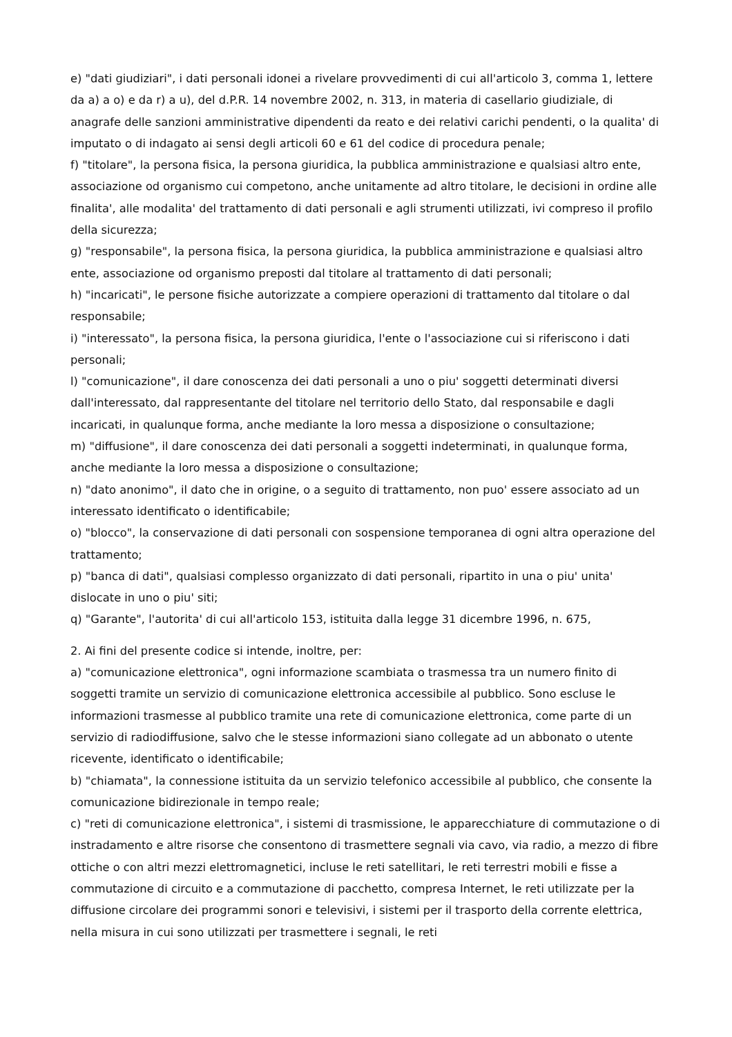e) "dati giudiziari", i dati personali idonei a rivelare provvedimenti di cui all'articolo 3, comma 1, lettere da a) a o) e da r) a u), del d.P.R. 14 novembre 2002, n. 313, in materia di casellario giudiziale, di anagrafe delle sanzioni amministrative dipendenti da reato e dei relativi carichi pendenti, o la qualita' di imputato o di indagato ai sensi degli articoli 60 e 61 del codice di procedura penale;
f) "titolare", la persona fisica, la persona giuridica, la pubblica amministrazione e qualsiasi altro ente, associazione od organismo cui competono, anche unitamente ad altro titolare, le decisioni in ordine alle finalita', alle modalita' del trattamento di dati personali e agli strumenti utilizzati, ivi compreso il profilo della sicurezza;
g) "responsabile", la persona fisica, la persona giuridica, la pubblica amministrazione e qualsiasi altro ente, associazione od organismo preposti dal titolare al trattamento di dati personali;
h) "incaricati", le persone fisiche autorizzate a compiere operazioni di trattamento dal titolare o dal responsabile;
i) "interessato", la persona fisica, la persona giuridica, l'ente o l'associazione cui si riferiscono i dati personali;
l) "comunicazione", il dare conoscenza dei dati personali a uno o piu' soggetti determinati diversi dall'interessato, dal rappresentante del titolare nel territorio dello Stato, dal responsabile e dagli incaricati, in qualunque forma, anche mediante la loro messa a disposizione o consultazione;
m) "diffusione", il dare conoscenza dei dati personali a soggetti indeterminati, in qualunque forma, anche mediante la loro messa a disposizione o consultazione;
n) "dato anonimo", il dato che in origine, o a seguito di trattamento, non puo' essere associato ad un interessato identificato o identificabile;
o) "blocco", la conservazione di dati personali con sospensione temporanea di ogni altra operazione del trattamento;
p) "banca di dati", qualsiasi complesso organizzato di dati personali, ripartito in una o piu' unita' dislocate in uno o piu' siti;
q) "Garante", l'autorita' di cui all'articolo 153, istituita dalla legge 31 dicembre 1996, n. 675,
2. Ai fini del presente codice si intende, inoltre, per:
a) "comunicazione elettronica", ogni informazione scambiata o trasmessa tra un numero finito di soggetti tramite un servizio di comunicazione elettronica accessibile al pubblico. Sono escluse le informazioni trasmesse al pubblico tramite una rete di comunicazione elettronica, come parte di un servizio di radiodiffusione, salvo che le stesse informazioni siano collegate ad un abbonato o utente ricevente, identificato o identificabile;
b) "chiamata", la connessione istituita da un servizio telefonico accessibile al pubblico, che consente la comunicazione bidirezionale in tempo reale;
c) "reti di comunicazione elettronica", i sistemi di trasmissione, le apparecchiature di commutazione o di instradamento e altre risorse che consentono di trasmettere segnali via cavo, via radio, a mezzo di fibre ottiche o con altri mezzi elettromagnetici, incluse le reti satellitari, le reti terrestri mobili e fisse a commutazione di circuito e a commutazione di pacchetto, compresa Internet, le reti utilizzate per la diffusione circolare dei programmi sonori e televisivi, i sistemi per il trasporto della corrente elettrica, nella misura in cui sono utilizzati per trasmettere i segnali, le reti